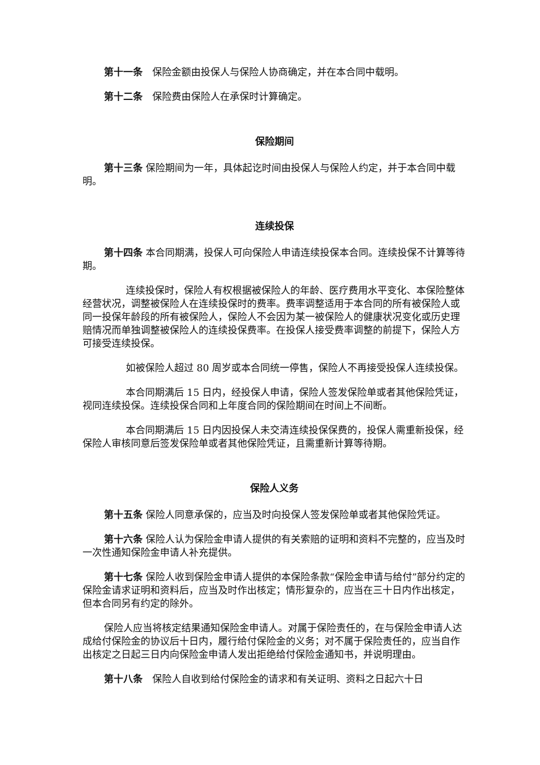第十一条　保险金额由投保人与保险人协商确定，并在本合同中载明。
第十二条　保险费由保险人在承保时计算确定。
保险期间
第十三条 保险期间为一年，具体起讫时间由投保人与保险人约定，并于本合同中载明。
连续投保
第十四条 本合同期满，投保人可向保险人申请连续投保本合同。连续投保不计算等待期。
连续投保时，保险人有权根据被保险人的年龄、医疗费用水平变化、本保险整体经营状况，调整被保险人在连续投保时的费率。费率调整适用于本合同的所有被保险人或同一投保年龄段的所有被保险人，保险人不会因为某一被保险人的健康状况变化或历史理赔情况而单独调整被保险人的连续投保费率。在投保人接受费率调整的前提下，保险人方可接受连续投保。
如被保险人超过 80 周岁或本合同统一停售，保险人不再接受投保人连续投保。
本合同期满后 15 日内，经投保人申请，保险人签发保险单或者其他保险凭证，视同连续投保。连续投保合同和上年度合同的保险期间在时间上不间断。
本合同期满后 15 日内因投保人未交清连续投保保费的，投保人需重新投保，经保险人审核同意后签发保险单或者其他保险凭证，且需重新计算等待期。
保险人义务
第十五条 保险人同意承保的，应当及时向投保人签发保险单或者其他保险凭证。
第十六条 保险人认为保险金申请人提供的有关索赔的证明和资料不完整的，应当及时一次性通知保险金申请人补充提供。
第十七条 保险人收到保险金申请人提供的本保险条款“保险金申请与给付”部分约定的保险金请求证明和资料后，应当及时作出核定；情形复杂的，应当在三十日内作出核定，但本合同另有约定的除外。
保险人应当将核定结果通知保险金申请人。对属于保险责任的，在与保险金申请人达成给付保险金的协议后十日内，履行给付保险金的义务；对不属于保险责任的，应当自作出核定之日起三日内向保险金申请人发出拒绝给付保险金通知书，并说明理由。
第十八条　保险人自收到给付保险金的请求和有关证明、资料之日起六十日